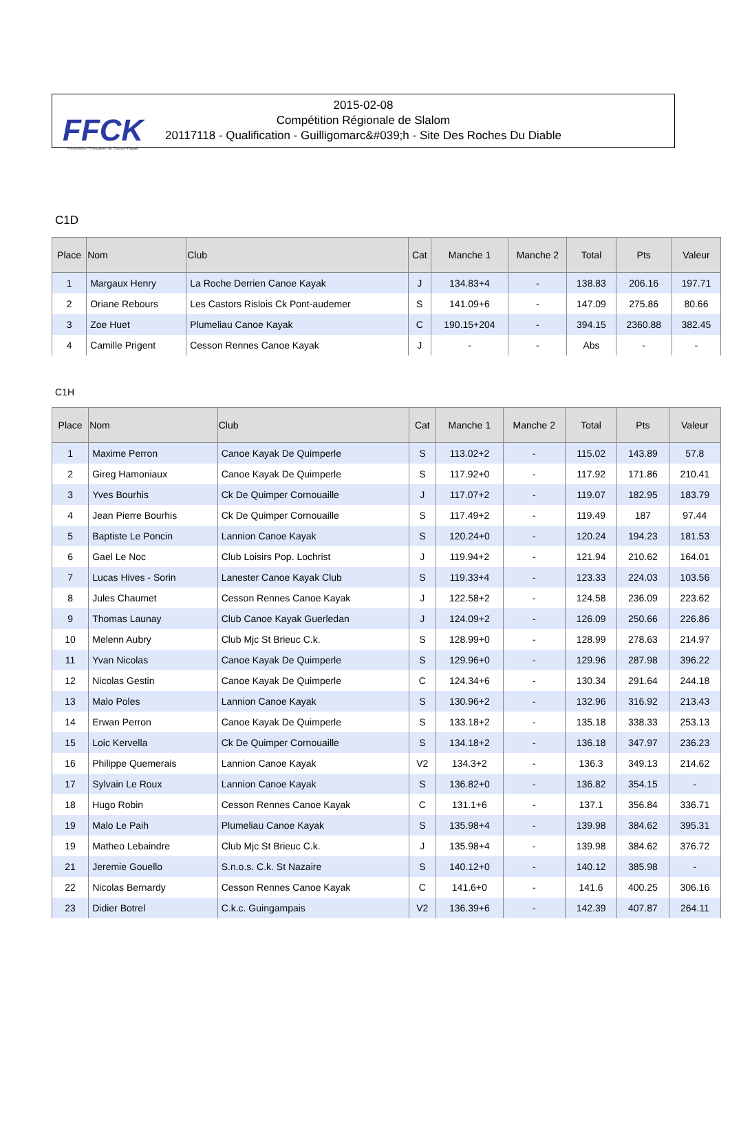FFCK
Fédération Française de Canoë-Kayak
2015-02-08
Compétition Régionale de Slalom
20117118 - Qualification - Guilligomarc&#039;h - Site Des Roches Du Diable
C1D
| Place | Nom | Club | Cat | Manche 1 | Manche 2 | Total | Pts | Valeur |
| --- | --- | --- | --- | --- | --- | --- | --- | --- |
| 1 | Margaux Henry | La Roche Derrien Canoe Kayak | J | 134.83+4 | - | 138.83 | 206.16 | 197.71 |
| 2 | Oriane Rebours | Les Castors Rislois Ck Pont-audemer | S | 141.09+6 | - | 147.09 | 275.86 | 80.66 |
| 3 | Zoe Huet | Plumeliau Canoe Kayak | C | 190.15+204 | - | 394.15 | 2360.88 | 382.45 |
| 4 | Camille Prigent | Cesson Rennes Canoe Kayak | J | - | - | Abs | - | - |
C1H
| Place | Nom | Club | Cat | Manche 1 | Manche 2 | Total | Pts | Valeur |
| --- | --- | --- | --- | --- | --- | --- | --- | --- |
| 1 | Maxime Perron | Canoe Kayak De Quimperle | S | 113.02+2 | - | 115.02 | 143.89 | 57.8 |
| 2 | Gireg Hamoniaux | Canoe Kayak De Quimperle | S | 117.92+0 | - | 117.92 | 171.86 | 210.41 |
| 3 | Yves Bourhis | Ck De Quimper Cornouaille | J | 117.07+2 | - | 119.07 | 182.95 | 183.79 |
| 4 | Jean Pierre Bourhis | Ck De Quimper Cornouaille | S | 117.49+2 | - | 119.49 | 187 | 97.44 |
| 5 | Baptiste Le Poncin | Lannion Canoe Kayak | S | 120.24+0 | - | 120.24 | 194.23 | 181.53 |
| 6 | Gael Le Noc | Club Loisirs Pop. Lochrist | J | 119.94+2 | - | 121.94 | 210.62 | 164.01 |
| 7 | Lucas Hives - Sorin | Lanester Canoe Kayak Club | S | 119.33+4 | - | 123.33 | 224.03 | 103.56 |
| 8 | Jules Chaumet | Cesson Rennes Canoe Kayak | J | 122.58+2 | - | 124.58 | 236.09 | 223.62 |
| 9 | Thomas Launay | Club Canoe Kayak Guerledan | J | 124.09+2 | - | 126.09 | 250.66 | 226.86 |
| 10 | Melenn Aubry | Club Mjc St Brieuc C.k. | S | 128.99+0 | - | 128.99 | 278.63 | 214.97 |
| 11 | Yvan Nicolas | Canoe Kayak De Quimperle | S | 129.96+0 | - | 129.96 | 287.98 | 396.22 |
| 12 | Nicolas Gestin | Canoe Kayak De Quimperle | C | 124.34+6 | - | 130.34 | 291.64 | 244.18 |
| 13 | Malo Poles | Lannion Canoe Kayak | S | 130.96+2 | - | 132.96 | 316.92 | 213.43 |
| 14 | Erwan Perron | Canoe Kayak De Quimperle | S | 133.18+2 | - | 135.18 | 338.33 | 253.13 |
| 15 | Loic Kervella | Ck De Quimper Cornouaille | S | 134.18+2 | - | 136.18 | 347.97 | 236.23 |
| 16 | Philippe Quemerais | Lannion Canoe Kayak | V2 | 134.3+2 | - | 136.3 | 349.13 | 214.62 |
| 17 | Sylvain Le Roux | Lannion Canoe Kayak | S | 136.82+0 | - | 136.82 | 354.15 | - |
| 18 | Hugo Robin | Cesson Rennes Canoe Kayak | C | 131.1+6 | - | 137.1 | 356.84 | 336.71 |
| 19 | Malo Le Paih | Plumeliau Canoe Kayak | S | 135.98+4 | - | 139.98 | 384.62 | 395.31 |
| 19 | Matheo Lebaindre | Club Mjc St Brieuc C.k. | J | 135.98+4 | - | 139.98 | 384.62 | 376.72 |
| 21 | Jeremie Gouello | S.n.o.s. C.k. St Nazaire | S | 140.12+0 | - | 140.12 | 385.98 | - |
| 22 | Nicolas Bernardy | Cesson Rennes Canoe Kayak | C | 141.6+0 | - | 141.6 | 400.25 | 306.16 |
| 23 | Didier Botrel | C.k.c. Guingampais | V2 | 136.39+6 | - | 142.39 | 407.87 | 264.11 |